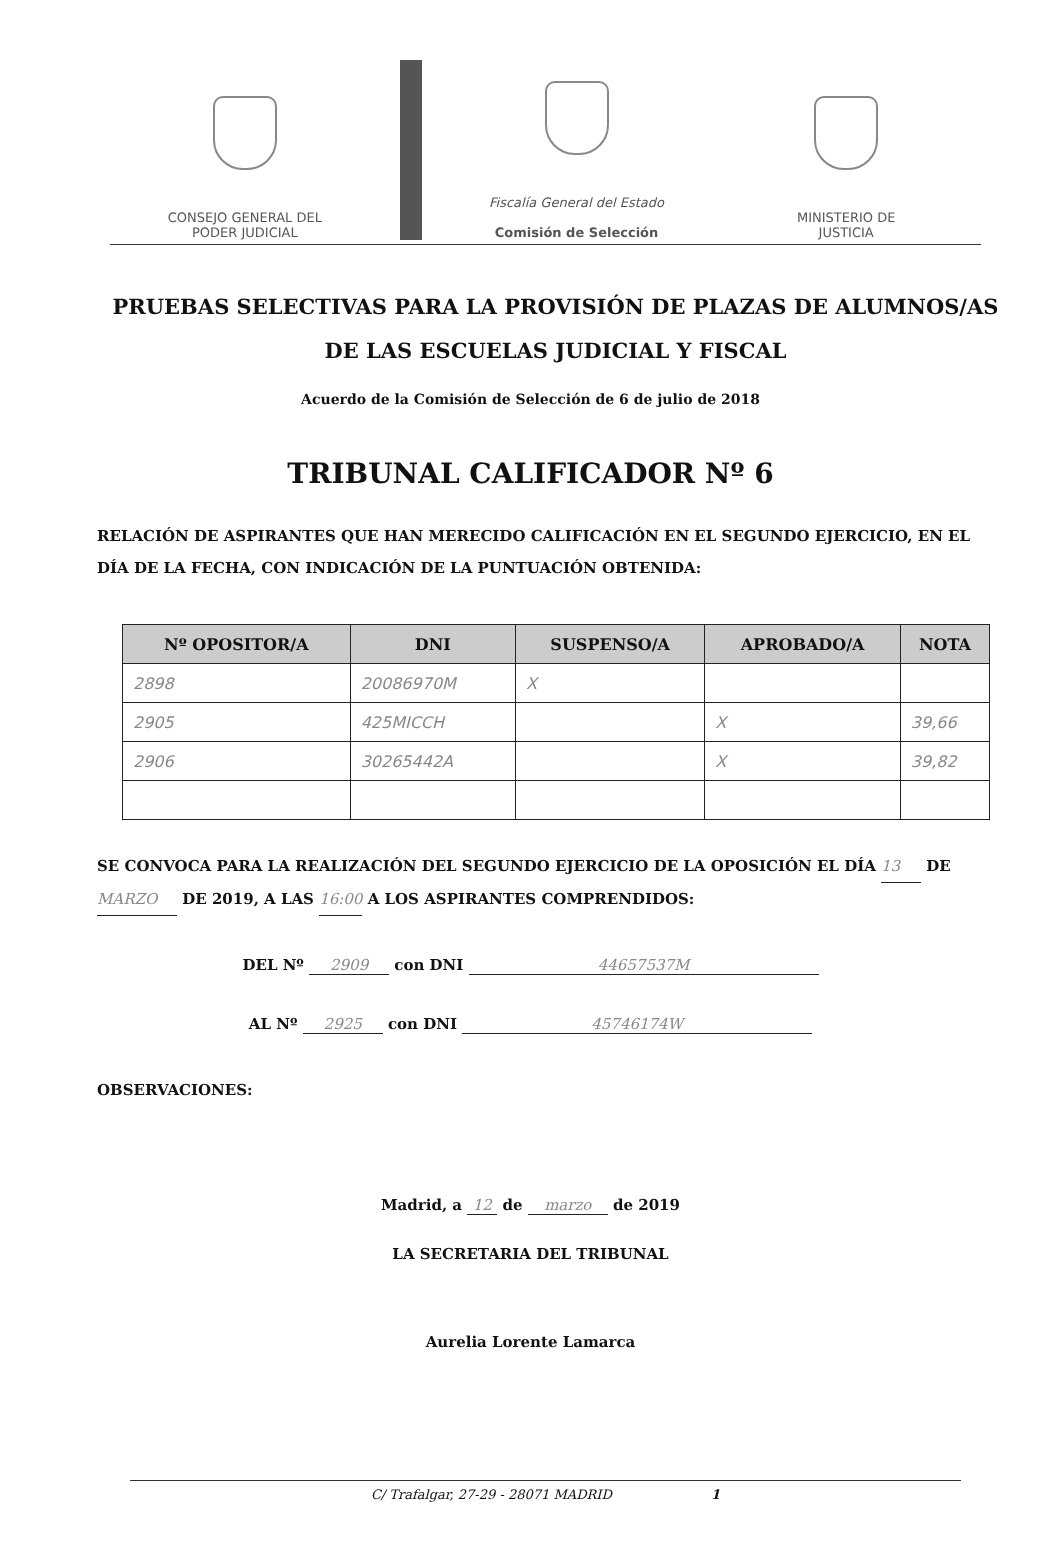CONSEJO GENERAL DEL
PODER JUDICIAL
Fiscalía General del Estado
Comisión de Selección
MINISTERIO DE
JUSTICIA
PRUEBAS SELECTIVAS PARA LA PROVISIÓN DE PLAZAS DE ALUMNOS/AS DE LAS ESCUELAS JUDICIAL Y FISCAL
Acuerdo de la Comisión de Selección de 6 de julio de 2018
TRIBUNAL CALIFICADOR Nº 6
RELACIÓN DE ASPIRANTES QUE HAN MERECIDO CALIFICACIÓN EN EL SEGUNDO EJERCICIO, EN EL DÍA DE LA FECHA, CON INDICACIÓN DE LA PUNTUACIÓN OBTENIDA:
| Nº OPOSITOR/A | DNI | SUSPENSO/A | APROBADO/A | NOTA |
| --- | --- | --- | --- | --- |
| 2898 | 20086970M | X | | |
| 2905 | 425MICCH | | X | 39,66 |
| 2906 | 30265442A | | X | 39,82 |
SE CONVOCA PARA LA REALIZACIÓN DEL SEGUNDO EJERCICIO DE LA OPOSICIÓN EL DÍA 13 DE MARZO DE 2019, A LAS 16:00 A LOS ASPIRANTES COMPRENDIDOS:
DEL Nº 2909 con DNI 44657537M
AL Nº 2925 con DNI 45746174W
OBSERVACIONES:
Madrid, a 12 de marzo de 2019
LA SECRETARIA DEL TRIBUNAL
Aurelia Lorente Lamarca
C/ Trafalgar, 27-29 - 28071 MADRID 1